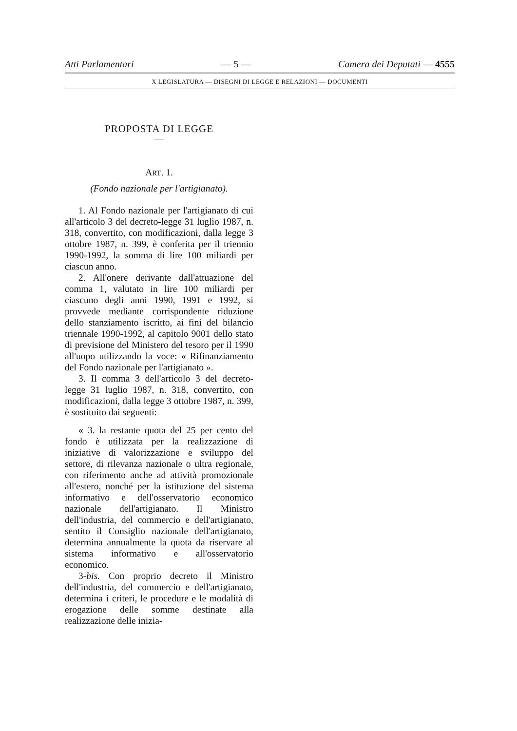Atti Parlamentari — 5 — Camera dei Deputati — 4555
X LEGISLATURA — DISEGNI DI LEGGE E RELAZIONI — DOCUMENTI
PROPOSTA DI LEGGE
—
ART. 1.
(Fondo nazionale per l'artigianato).
1. Al Fondo nazionale per l'artigianato di cui all'articolo 3 del decreto-legge 31 luglio 1987, n. 318, convertito, con modificazioni, dalla legge 3 ottobre 1987, n. 399, è conferita per il triennio 1990-1992, la somma di lire 100 miliardi per ciascun anno.
2. All'onere derivante dall'attuazione del comma 1, valutato in lire 100 miliardi per ciascuno degli anni 1990, 1991 e 1992, si provvede mediante corrispondente riduzione dello stanziamento iscritto, ai fini del bilancio triennale 1990-1992, al capitolo 9001 dello stato di previsione del Ministero del tesoro per il 1990 all'uopo utilizzando la voce: « Rifinanziamento del Fondo nazionale per l'artigianato ».
3. Il comma 3 dell'articolo 3 del decreto-legge 31 luglio 1987, n. 318, convertito, con modificazioni, dalla legge 3 ottobre 1987, n. 399, è sostituito dai seguenti:
« 3. la restante quota del 25 per cento del fondo è utilizzata per la realizzazione di iniziative di valorizzazione e sviluppo del settore, di rilevanza nazionale o ultra regionale, con riferimento anche ad attività promozionale all'estero, nonché per la istituzione del sistema informativo e dell'osservatorio economico nazionale dell'artigianato. Il Ministro dell'industria, del commercio e dell'artigianato, sentito il Consiglio nazionale dell'artigianato, determina annualmente la quota da riservare al sistema informativo e all'osservatorio economico.
3-bis. Con proprio decreto il Ministro dell'industria, del commercio e dell'artigianato, determina i criteri, le procedure e le modalità di erogazione delle somme destinate alla realizzazione delle inizia-